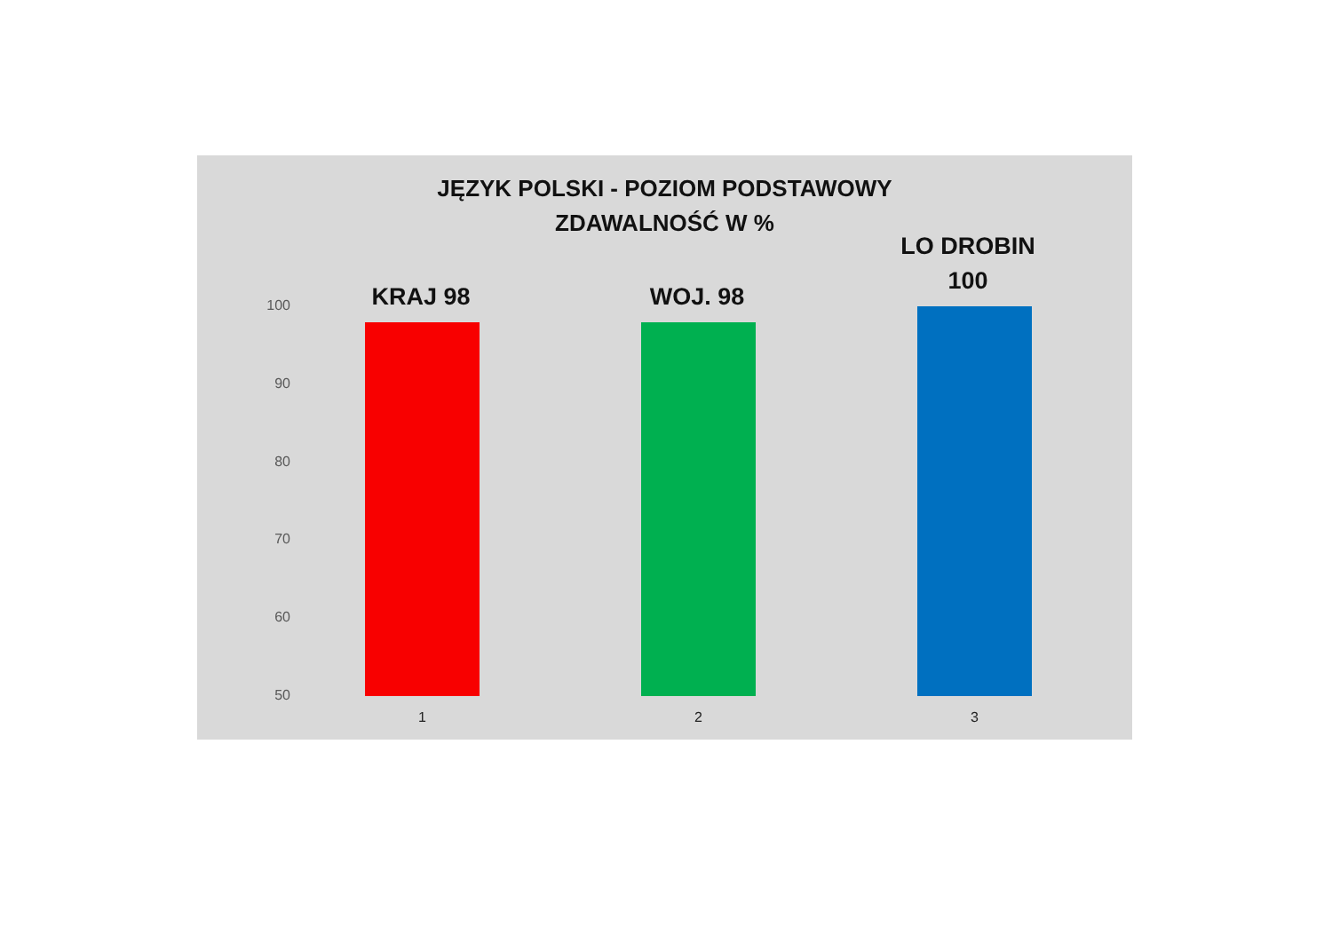JĘZYK POLSKI - POZIOM PODSTAWOWY
ZDAWALNOŚĆ W %
100
90
80
70
60
50
KRAJ 98 WOJ. 98
LO DROBIN
100
1 2 3